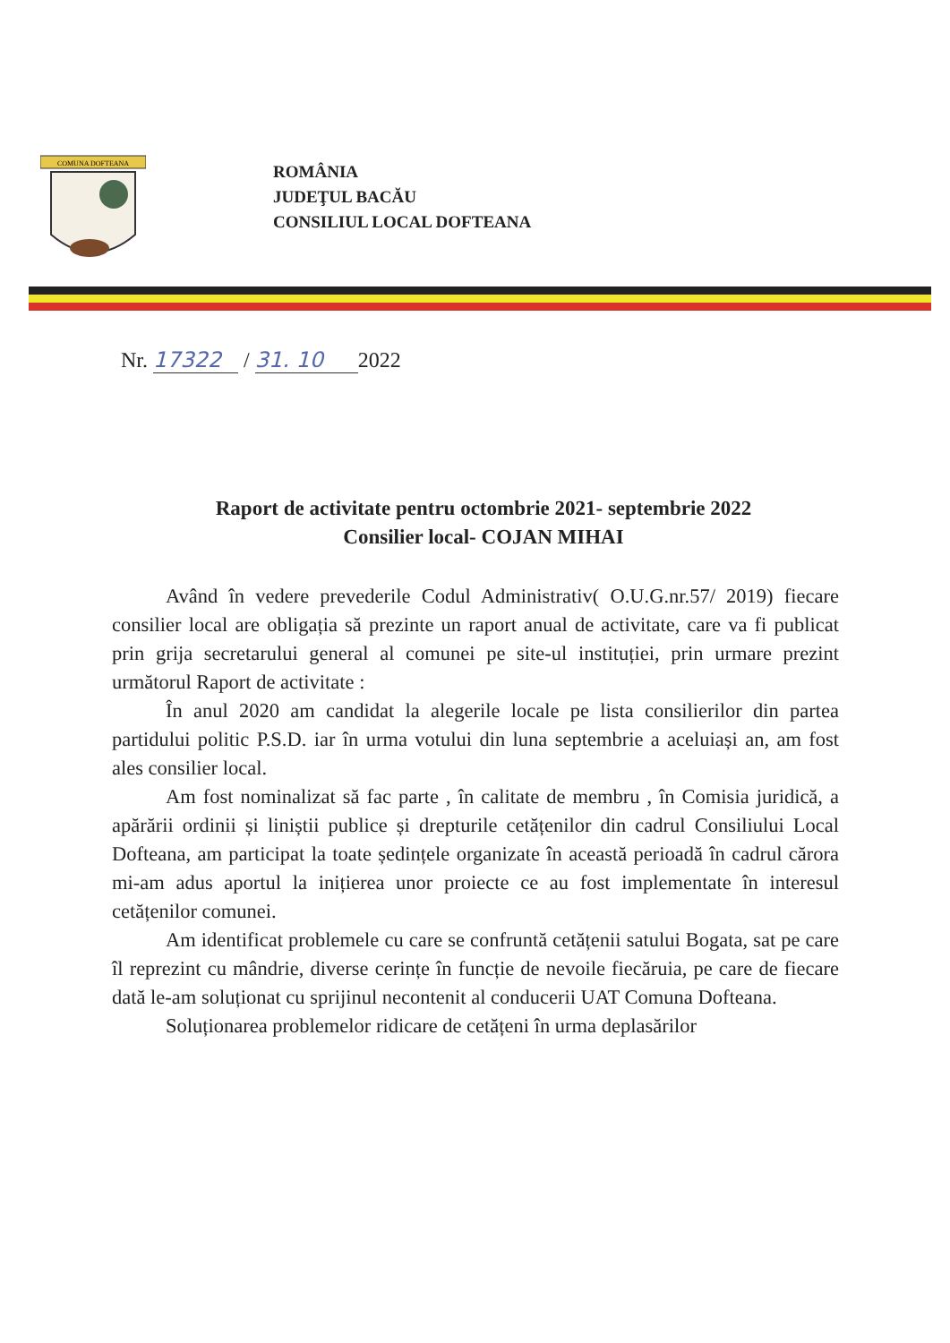COMUNA DOFTEANA
ROMÂNIA
JUDEŢUL BACĂU
CONSILIUL LOCAL DOFTEANA
Nr. 17322 / 31. 10 2022
Raport de activitate pentru octombrie 2021- septembrie 2022
Consilier local- COJAN MIHAI
Având în vedere prevederile Codul Administrativ( O.U.G.nr.57/ 2019) fiecare consilier local are obligația să prezinte un raport anual de activitate, care va fi publicat prin grija secretarului general al comunei pe site-ul instituției, prin urmare prezint următorul Raport de activitate :
În anul 2020 am candidat la alegerile locale pe lista consilierilor din partea partidului politic P.S.D. iar în urma votului din luna septembrie a aceluiași an, am fost ales consilier local.
Am fost nominalizat să fac parte , în calitate de membru , în Comisia juridică, a apărării ordinii și liniștii publice și drepturile cetățenilor din cadrul Consiliului Local Dofteana, am participat la toate ședințele organizate în această perioadă în cadrul cărora mi-am adus aportul la inițierea unor proiecte ce au fost implementate în interesul cetățenilor comunei.
Am identificat problemele cu care se confruntă cetățenii satului Bogata, sat pe care îl reprezint cu mândrie, diverse cerințe în funcție de nevoile fiecăruia, pe care de fiecare dată le-am soluționat cu sprijinul necontenit al conducerii UAT Comuna Dofteana.
Soluționarea problemelor ridicare de cetățeni în urma deplasărilor